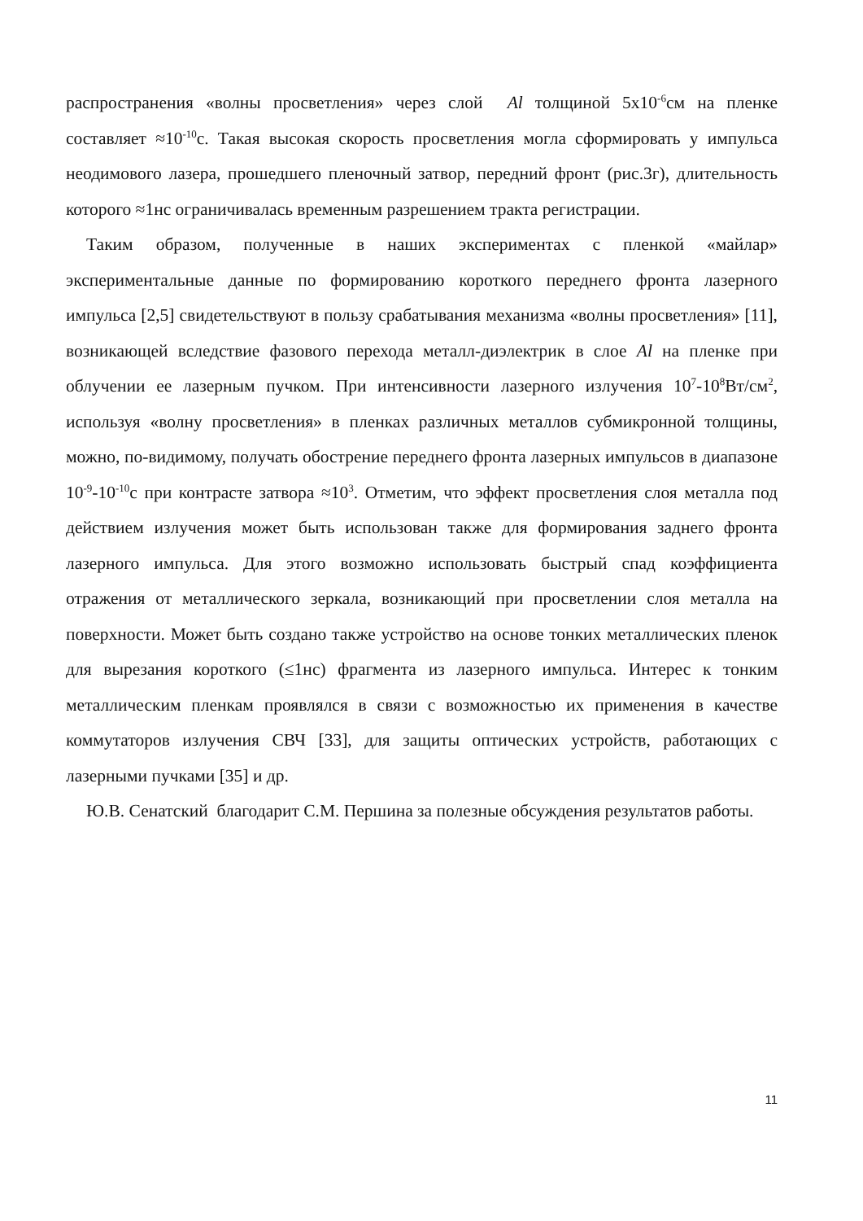распространения «волны просветления» через слой Al толщиной 5х10<sup>-6</sup>см на пленке составляет ≈10<sup>-10</sup>с. Такая высокая скорость просветления могла сформировать у импульса неодимового лазера, прошедшего пленочный затвор, передний фронт (рис.3г), длительность которого ≈1нс ограничивалась временным разрешением тракта регистрации.
Таким образом, полученные в наших экспериментах с пленкой «майлар» экспериментальные данные по формированию короткого переднего фронта лазерного импульса [2,5] свидетельствуют в пользу срабатывания механизма «волны просветления» [11], возникающей вследствие фазового перехода металл-диэлектрик в слое Al на пленке при облучении ее лазерным пучком. При интенсивности лазерного излучения 10<sup>7</sup>-10<sup>8</sup>Вт/см<sup>2</sup>, используя «волну просветления» в пленках различных металлов субмикронной толщины, можно, по-видимому, получать обострение переднего фронта лазерных импульсов в диапазоне 10<sup>-9</sup>-10<sup>-10</sup>с при контрасте затвора ≈10<sup>3</sup>. Отметим, что эффект просветления слоя металла под действием излучения может быть использован также для формирования заднего фронта лазерного импульса. Для этого возможно использовать быстрый спад коэффициента отражения от металлического зеркала, возникающий при просветлении слоя металла на поверхности. Может быть создано также устройство на основе тонких металлических пленок для вырезания короткого (≤1нс) фрагмента из лазерного импульса. Интерес к тонким металлическим пленкам проявлялся в связи с возможностью их применения в качестве коммутаторов излучения СВЧ [33], для защиты оптических устройств, работающих с лазерными пучками [35] и др.
Ю.В. Сенатский благодарит С.М. Першина за полезные обсуждения результатов работы.
11